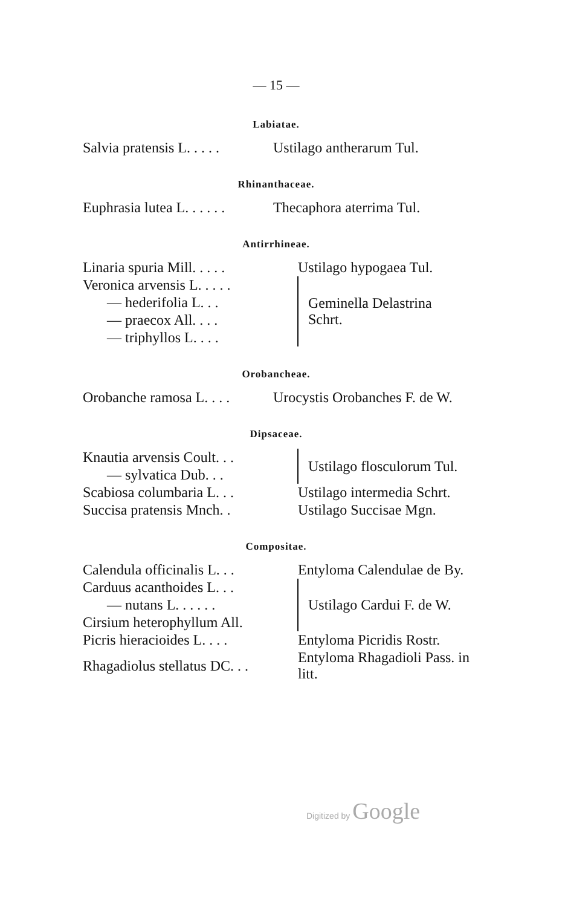— 15 —
Labiatae.
| Salvia pratensis L. . . . . | Ustilago antherarum Tul. |
Rhinanthaceae.
| Euphrasia lutea L. . . . . . | Thecaphora aterrima Tul. |
Antirrhineae.
| Linaria spuria Mill. . . . . | Ustilago hypogaea Tul. | |
| Veronica arvensis L. . . . . | | Geminella Delastrina Schrt. |
| — hederifolia L. . . | | |
| — praecox All. . . . | | |
| — triphyllos L. . . . | | |
Orobancheae.
| Orobanche ramosa L. . . . | Urocystis Orobanches F. de W. |
Dipsaceae.
| Knautia arvensis Coult. . . | | Ustilago flosculorum Tul. |
| — sylvatica Dub. . . | | |
| Scabiosa columbaria L. . . | Ustilago intermedia Schrt. | |
| Succisa pratensis Mnch. . | Ustilago Succisae Mgn. | |
Compositae.
| Calendula officinalis L. . . | Entyloma Calendulae de By. | |
| Carduus acanthoides L. . . | | Ustilago Cardui F. de W. |
| — nutans L. . . . . . | | |
| Cirsium heterophyllum All. | | |
| Picris hieracioides L. . . . | Entyloma Picridis Rostr. | |
| Rhagadiolus stellatus DC. . . | Entyloma Rhagadioli Pass. in litt. | |
Digitized by Google